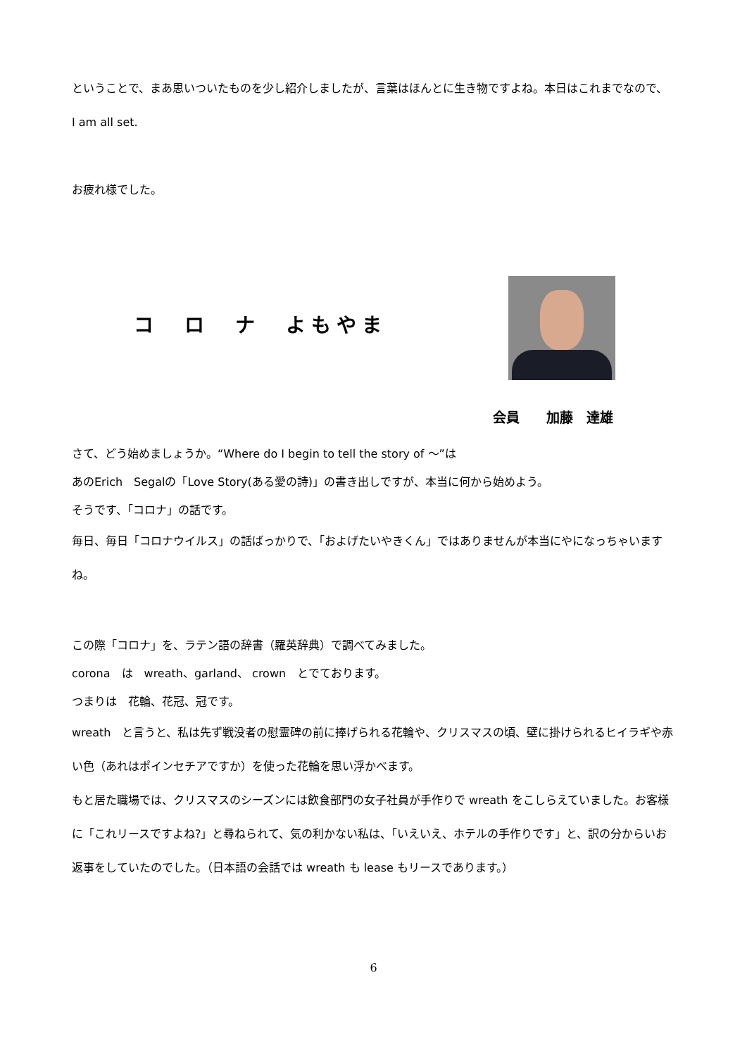ということで、まあ思いついたものを少し紹介しましたが、言葉はほんとに生き物ですよね。本日はこれまでなので、
I am all set.
お疲れ様でした。
コ　ロ　ナ　よもやま
会員　　加藤　達雄
さて、どう始めましょうか。“Where do I begin to tell the story of ～”は
あのErich　Segalの「Love Story(ある愛の詩)」の書き出しですが、本当に何から始めよう。
そうです、「コロナ」の話です。
毎日、毎日「コロナウイルス」の話ばっかりで、「およげたいやきくん」ではありませんが本当にやになっちゃいますね。
この際「コロナ」を、ラテン語の辞書（羅英辞典）で調べてみました。
corona　は　wreath、garland、 crown　とでております。
つまりは　花輪、花冠、冠です。
wreath　と言うと、私は先ず戦没者の慰霊碑の前に捧げられる花輪や、クリスマスの頃、壁に掛けられるヒイラギや赤い色（あれはポインセチアですか）を使った花輪を思い浮かべます。
もと居た職場では、クリスマスのシーズンには飲食部門の女子社員が手作りで wreath をこしらえていました。お客様に「これリースですよね?」と尋ねられて、気の利かない私は、「いえいえ、ホテルの手作りです」と、訳の分からいお返事をしていたのでした。（日本語の会話では wreath も lease もリースであります。）
6